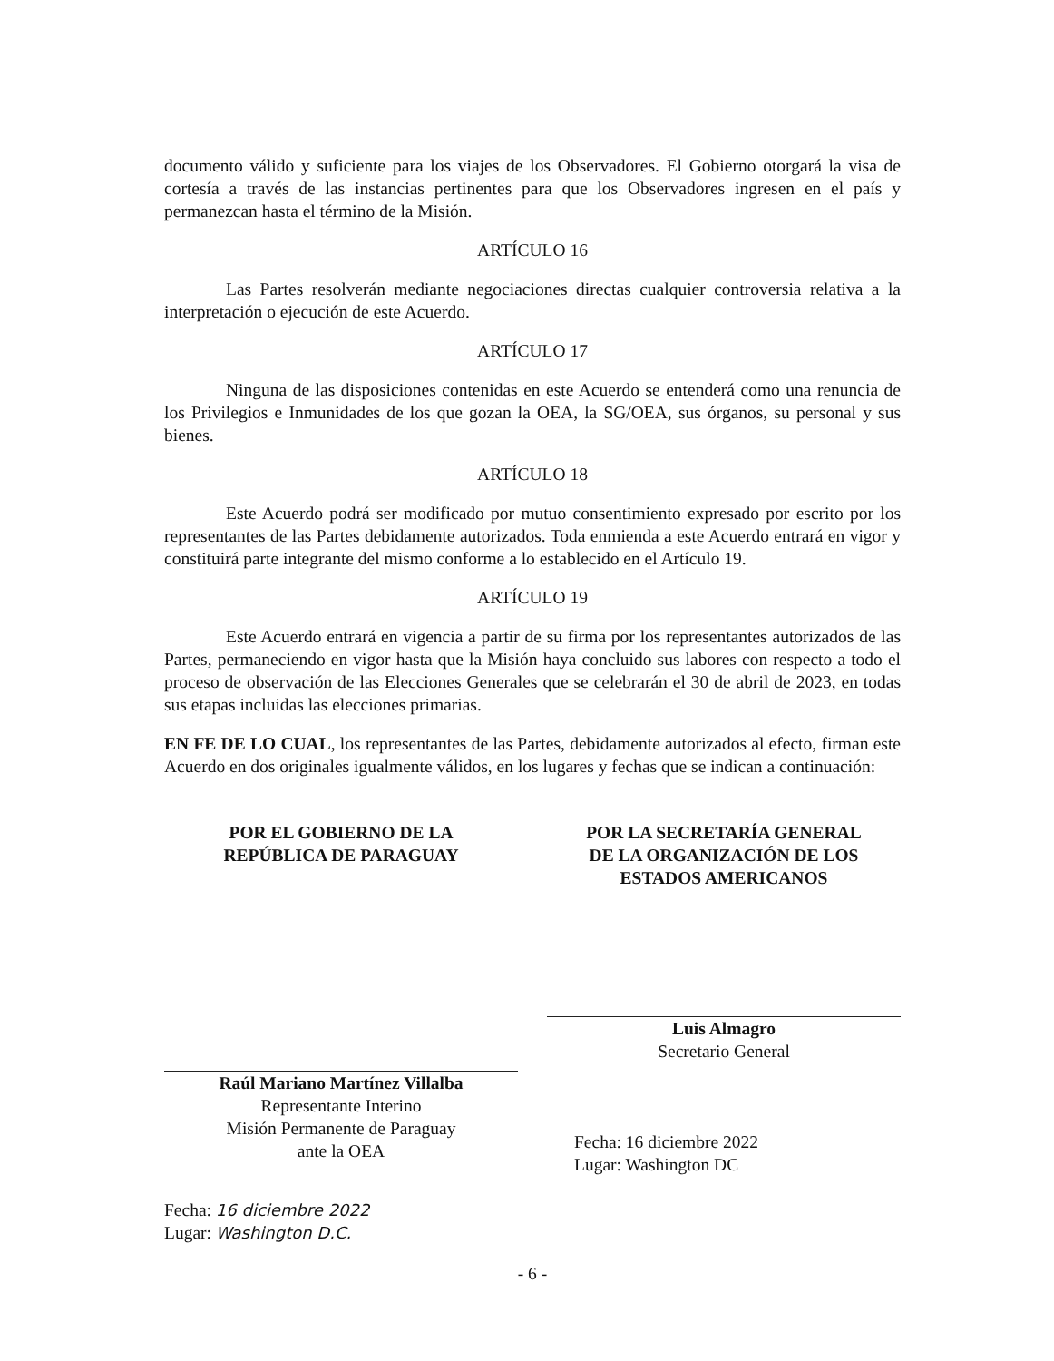documento válido y suficiente para los viajes de los Observadores. El Gobierno otorgará la visa de cortesía a través de las instancias pertinentes para que los Observadores ingresen en el país y permanezcan hasta el término de la Misión.
ARTÍCULO 16
Las Partes resolverán mediante negociaciones directas cualquier controversia relativa a la interpretación o ejecución de este Acuerdo.
ARTÍCULO 17
Ninguna de las disposiciones contenidas en este Acuerdo se entenderá como una renuncia de los Privilegios e Inmunidades de los que gozan la OEA, la SG/OEA, sus órganos, su personal y sus bienes.
ARTÍCULO 18
Este Acuerdo podrá ser modificado por mutuo consentimiento expresado por escrito por los representantes de las Partes debidamente autorizados. Toda enmienda a este Acuerdo entrará en vigor y constituirá parte integrante del mismo conforme a lo establecido en el Artículo 19.
ARTÍCULO 19
Este Acuerdo entrará en vigencia a partir de su firma por los representantes autorizados de las Partes, permaneciendo en vigor hasta que la Misión haya concluido sus labores con respecto a todo el proceso de observación de las Elecciones Generales que se celebrarán el 30 de abril de 2023, en todas sus etapas incluidas las elecciones primarias.
EN FE DE LO CUAL, los representantes de las Partes, debidamente autorizados al efecto, firman este Acuerdo en dos originales igualmente válidos, en los lugares y fechas que se indican a continuación:
POR EL GOBIERNO DE LA
REPÚBLICA DE PARAGUAY
Raúl Mariano Martínez Villalba
Representante Interino
Misión Permanente de Paraguay
ante la OEA
Fecha: 16 diciembre 2022
Lugar: Washington D.C.
POR LA SECRETARÍA GENERAL
DE LA ORGANIZACIÓN DE LOS
ESTADOS AMERICANOS
Luis Almagro
Secretario General
Fecha: 16 diciembre 2022
Lugar: Washington DC
- 6 -